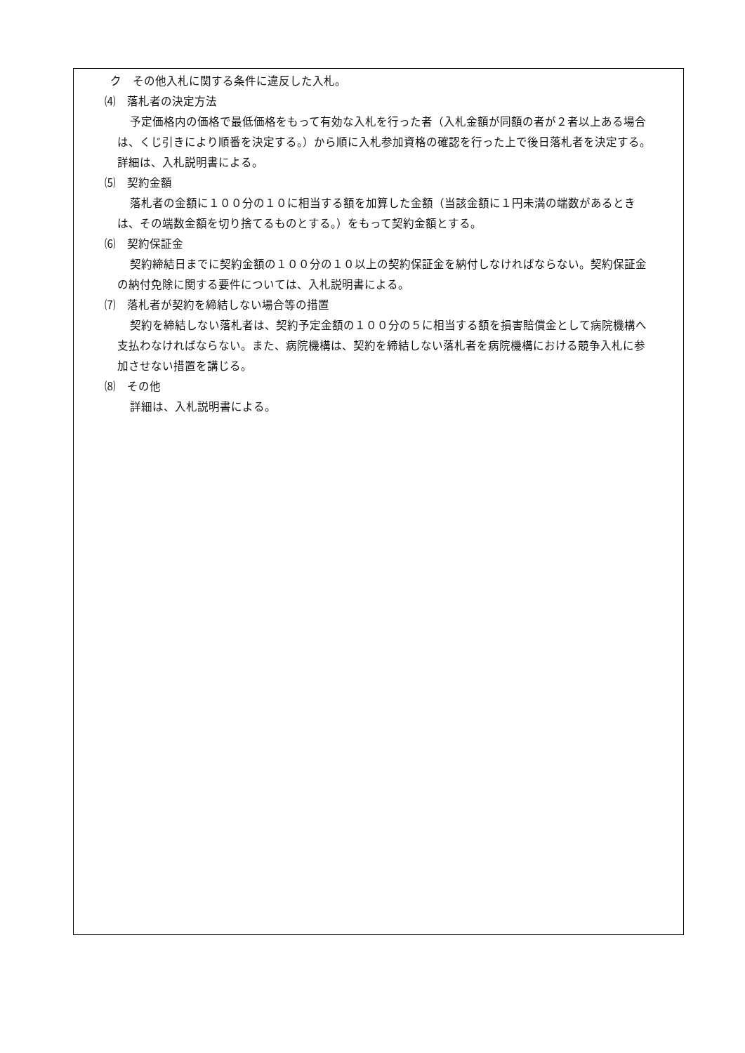ク　その他入札に関する条件に違反した入札。
⑷　落札者の決定方法
予定価格内の価格で最低価格をもって有効な入札を行った者（入札金額が同額の者が２者以上ある場合は、くじ引きにより順番を決定する。）から順に入札参加資格の確認を行った上で後日落札者を決定する。詳細は、入札説明書による。
⑸　契約金額
落札者の金額に１００分の１０に相当する額を加算した金額（当該金額に１円未満の端数があるときは、その端数金額を切り捨てるものとする。）をもって契約金額とする。
⑹　契約保証金
契約締結日までに契約金額の１００分の１０以上の契約保証金を納付しなければならない。契約保証金の納付免除に関する要件については、入札説明書による。
⑺　落札者が契約を締結しない場合等の措置
契約を締結しない落札者は、契約予定金額の１００分の５に相当する額を損害賠償金として病院機構へ支払わなければならない。また、病院機構は、契約を締結しない落札者を病院機構における競争入札に参加させない措置を講じる。
⑻　その他
詳細は、入札説明書による。